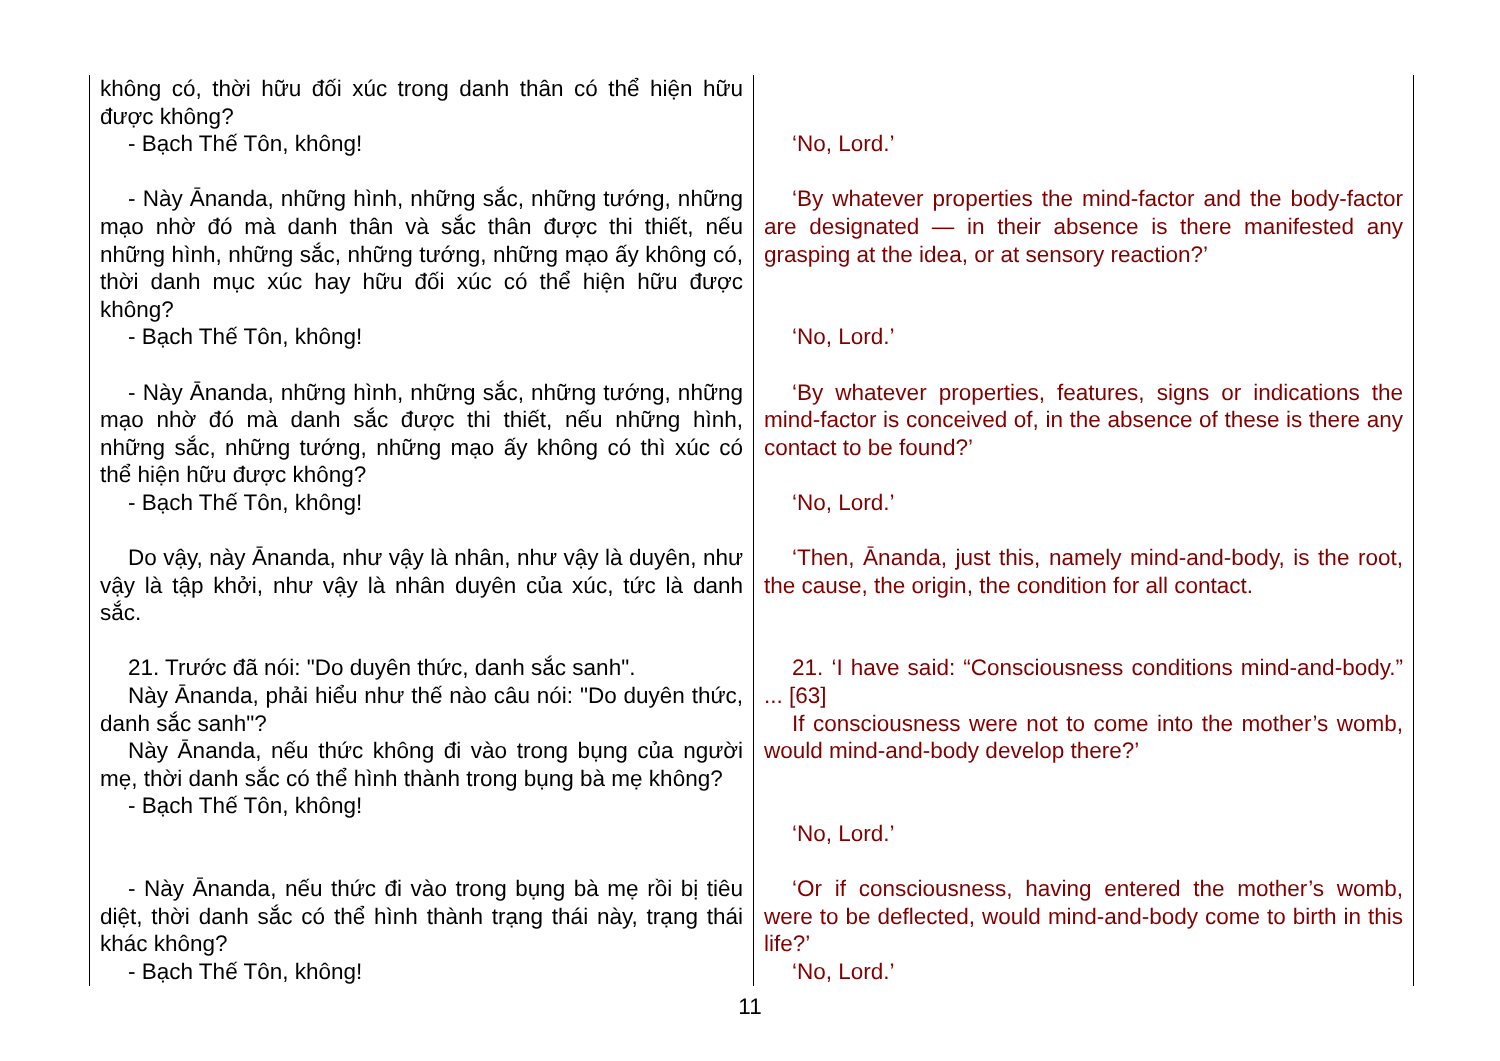| không có, thời hữu đối xúc trong danh thân có thể hiện hữu được không? - Bạch Thế Tôn, không! | ‘No, Lord.’ |
| - Này Ānanda, những hình, những sắc, những tướng, những mạo nhờ đó mà danh thân và sắc thân được thi thiết, nếu những hình, những sắc, những tướng, những mạo ấy không có, thời danh mục xúc hay hữu đối xúc có thể hiện hữu được không? - Bạch Thế Tôn, không! | ‘By whatever properties the mind-factor and the body-factor are designated — in their absence is there manifested any grasping at the idea, or at sensory reaction?’ ‘No, Lord.’ |
| - Này Ānanda, những hình, những sắc, những tướng, những mạo nhờ đó mà danh sắc được thi thiết, nếu những hình, những sắc, những tướng, những mạo ấy không có thì xúc có thể hiện hữu được không? - Bạch Thế Tôn, không! | ‘By whatever properties, features, signs or indications the mind-factor is conceived of, in the absence of these is there any contact to be found?’ ‘No, Lord.’ |
| Do vậy, này Ānanda, như vậy là nhân, như vậy là duyên, như vậy là tập khởi, như vậy là nhân duyên của xúc, tức là danh sắc. | ‘Then, Ānanda, just this, namely mind-and-body, is the root, the cause, the origin, the condition for all contact. |
| 21. Trước đã nói: "Do duyên thức, danh sắc sanh". Này Ānanda, phải hiểu như thế nào câu nói: "Do duyên thức, danh sắc sanh"? Này Ānanda, nếu thức không đi vào trong bụng của người mẹ, thời danh sắc có thể hình thành trong bụng bà mẹ không? - Bạch Thế Tôn, không! | 21. ‘I have said: “Consciousness conditions mind-and-body.” ... [63] If consciousness were not to come into the mother’s womb, would mind-and-body develop there?’ ‘No, Lord.’ |
| - Này Ānanda, nếu thức đi vào trong bụng bà mẹ rồi bị tiêu diệt, thời danh sắc có thể hình thành trạng thái này, trạng thái khác không? - Bạch Thế Tôn, không! | ‘Or if consciousness, having entered the mother’s womb, were to be deflected, would mind-and-body come to birth in this life?’ ‘No, Lord.’ |
11